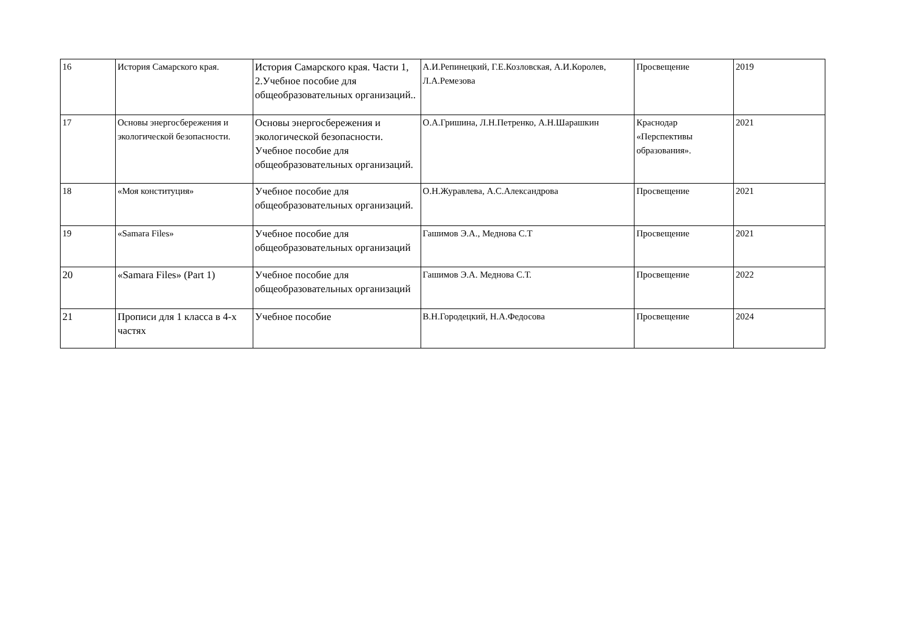| 16 | История Самарского края. | История Самарского края. Части 1, 2.Учебное пособие для общеобразовательных организаций.. | А.И.Репинецкий, Г.Е.Козловская, А.И.Королев, Л.А.Ремезова | Просвещение | 2019 |
| 17 | Основы энергосбережения и экологической безопасности. | Основы энергосбережения и экологической безопасности. Учебное пособие для общеобразовательных организаций. | О.А.Гришина, Л.Н.Петренко, А.Н.Шарашкин | Краснодар «Перспективы образования». | 2021 |
| 18 | «Моя конституция» | Учебное пособие для общеобразовательных организаций. | О.Н.Журавлева, А.С.Александрова | Просвещение | 2021 |
| 19 | «Samara Files» | Учебное пособие для общеобразовательных организаций | Гашимов Э.А., Меднова С.Т | Просвещение | 2021 |
| 20 | «Samara Files» (Part 1) | Учебное пособие для общеобразовательных организаций | Гашимов Э.А. Меднова С.Т. | Просвещение | 2022 |
| 21 | Прописи для 1 класса в 4-х частях | Учебное пособие | В.Н.Городецкий, Н.А.Федосова | Просвещение | 2024 |